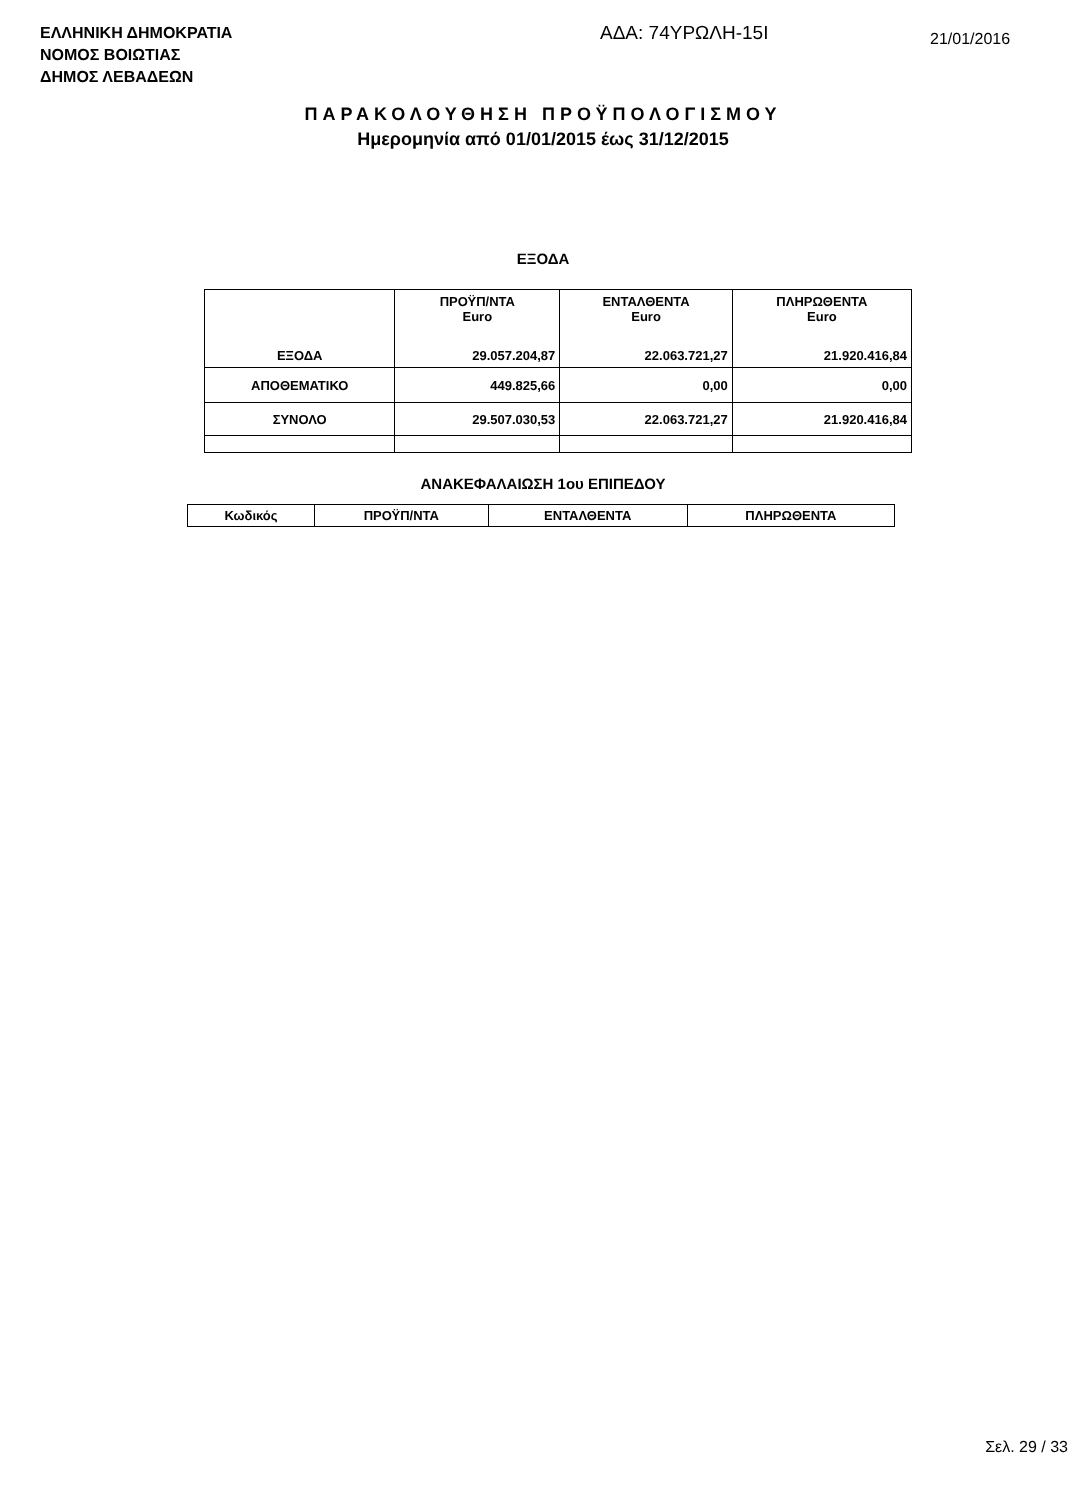ΕΛΛΗΝΙΚΗ ΔΗΜΟΚΡΑΤΙΑ
ΝΟΜΟΣ ΒΟΙΩΤΙΑΣ
ΔΗΜΟΣ ΛΕΒΑΔΕΩΝ
ΑΔΑ: 74ΥΡΩΛΗ-15Ι
21/01/2016
ΠΑΡΑΚΟΛΟΥΘΗΣΗ ΠΡΟΫΠΟΛΟΓΙΣΜΟΥ
Ημερομηνία από 01/01/2015 έως 31/12/2015
ΕΞΟΔΑ
| | ΠΡΟΫΠ/ΝΤΑ Euro | ΕΝΤΑΛΘΕΝΤΑ Euro | ΠΛΗΡΩΘΕΝΤΑ Euro |
| ΕΞΟΔΑ | 29.057.204,87 | 22.063.721,27 | 21.920.416,84 |
| ΑΠΟΘΕΜΑΤΙΚΟ | 449.825,66 | 0,00 | 0,00 |
| ΣΥΝΟΛΟ | 29.507.030,53 | 22.063.721,27 | 21.920.416,84 |
ΑΝΑΚΕΦΑΛΑΙΩΣΗ 1ου ΕΠΙΠΕΔΟΥ
| Κωδικός | ΠΡΟΫΠ/ΝΤΑ | ΕΝΤΑΛΘΕΝΤΑ | ΠΛΗΡΩΘΕΝΤΑ |
| --- | --- | --- | --- |
Σελ. 29 / 33